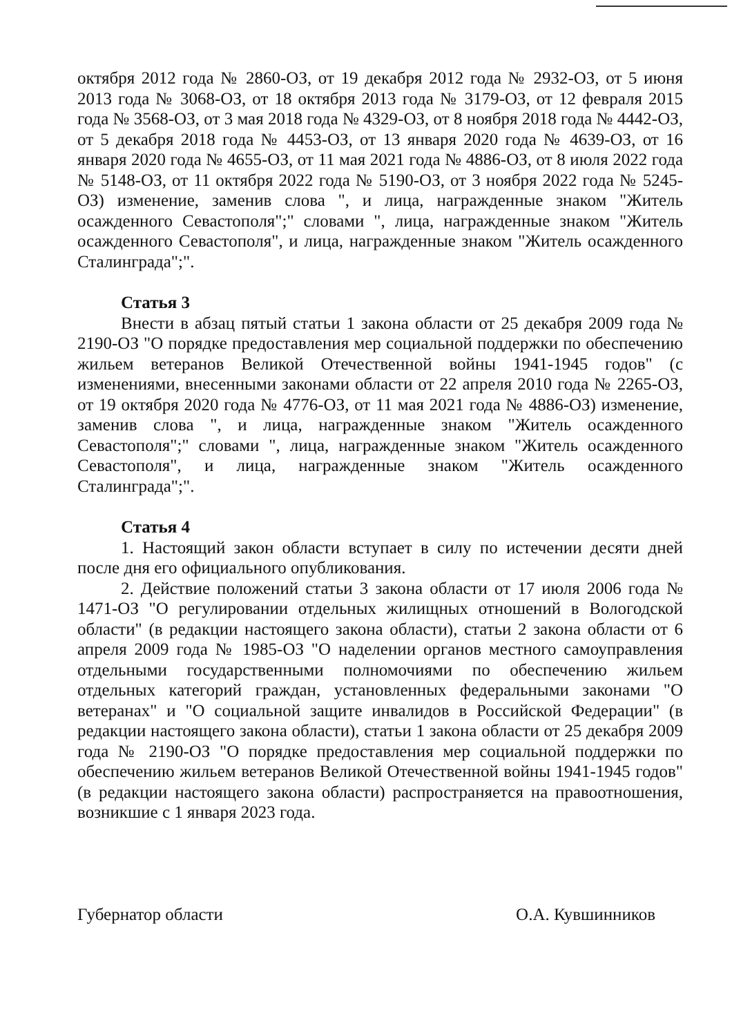октября 2012 года № 2860-ОЗ, от 19 декабря 2012 года № 2932-ОЗ, от 5 июня 2013 года № 3068-ОЗ, от 18 октября 2013 года № 3179-ОЗ, от 12 февраля 2015 года № 3568-ОЗ, от 3 мая 2018 года № 4329-ОЗ, от 8 ноября 2018 года № 4442-ОЗ, от 5 декабря 2018 года № 4453-ОЗ, от 13 января 2020 года № 4639-ОЗ, от 16 января 2020 года № 4655-ОЗ, от 11 мая 2021 года № 4886-ОЗ, от 8 июля 2022 года № 5148-ОЗ, от 11 октября 2022 года № 5190-ОЗ, от 3 ноября 2022 года № 5245-ОЗ) изменение, заменив слова ", и лица, награжденные знаком "Житель осажденного Севастополя";" словами ", лица, награжденные знаком "Житель осажденного Севастополя", и лица, награжденные знаком "Житель осажденного Сталинграда";".
Статья 3
Внести в абзац пятый статьи 1 закона области от 25 декабря 2009 года № 2190-ОЗ "О порядке предоставления мер социальной поддержки по обеспечению жильем ветеранов Великой Отечественной войны 1941-1945 годов" (с изменениями, внесенными законами области от 22 апреля 2010 года № 2265-ОЗ, от 19 октября 2020 года № 4776-ОЗ, от 11 мая 2021 года № 4886-ОЗ) изменение, заменив слова ", и лица, награжденные знаком "Житель осажденного Севастополя";" словами ", лица, награжденные знаком "Житель осажденного Севастополя", и лица, награжденные знаком "Житель осажденного Сталинграда";".
Статья 4
1. Настоящий закон области вступает в силу по истечении десяти дней после дня его официального опубликования.
2. Действие положений статьи 3 закона области от 17 июля 2006 года № 1471-ОЗ "О регулировании отдельных жилищных отношений в Вологодской области" (в редакции настоящего закона области), статьи 2 закона области от 6 апреля 2009 года № 1985-ОЗ "О наделении органов местного самоуправления отдельными государственными полномочиями по обеспечению жильем отдельных категорий граждан, установленных федеральными законами "О ветеранах" и "О социальной защите инвалидов в Российской Федерации" (в редакции настоящего закона области), статьи 1 закона области от 25 декабря 2009 года № 2190-ОЗ "О порядке предоставления мер социальной поддержки по обеспечению жильем ветеранов Великой Отечественной войны 1941-1945 годов" (в редакции настоящего закона области) распространяется на правоотношения, возникшие с 1 января 2023 года.
Губернатор области О.А. Кувшинников